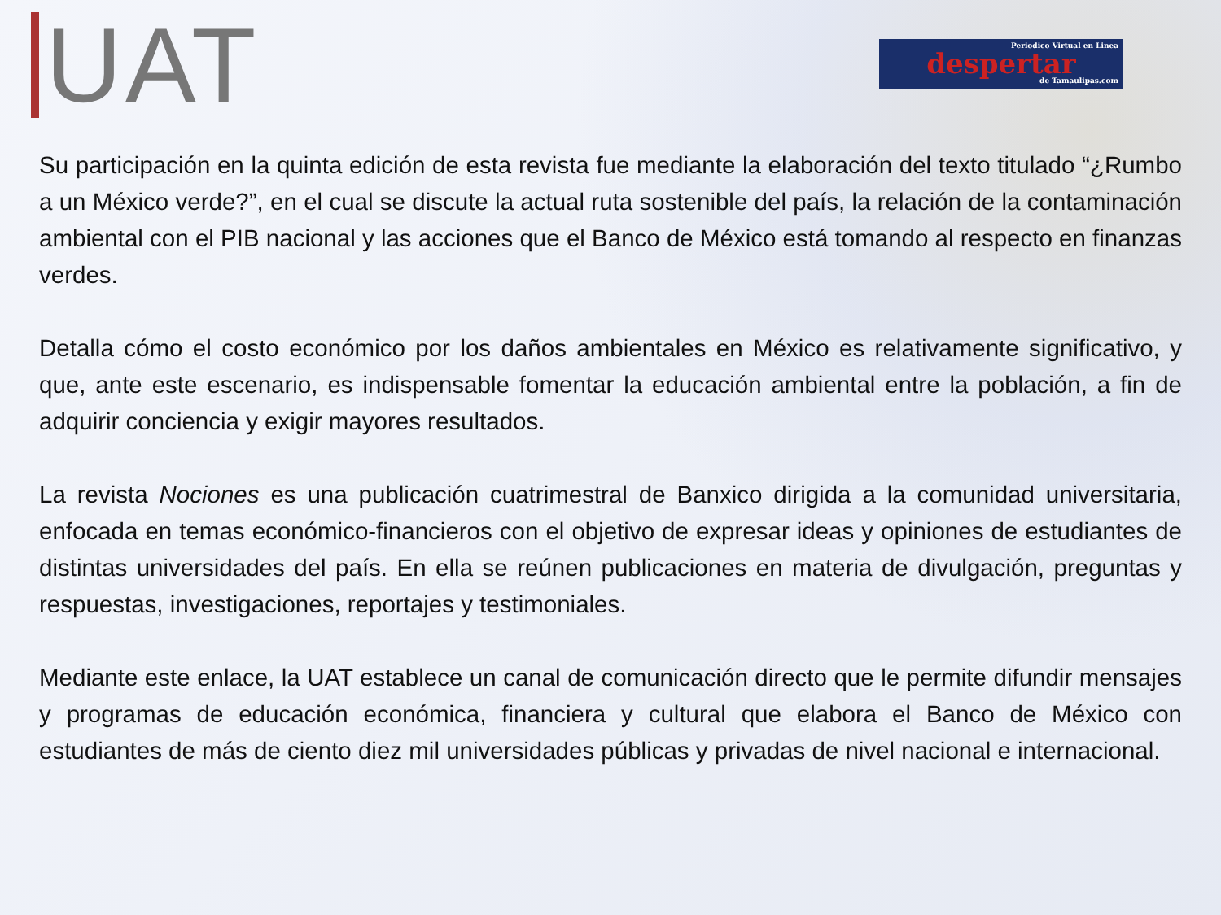UAT
Periodico Virtual en Linea
despertar
de Tamaulipas.com
Su participación en la quinta edición de esta revista fue mediante la elaboración del texto titulado “¿Rumbo a un México verde?”, en el cual se discute la actual ruta sostenible del país, la relación de la contaminación ambiental con el PIB nacional y las acciones que el Banco de México está tomando al respecto en finanzas verdes.
Detalla cómo el costo económico por los daños ambientales en México es relativamente significativo, y que, ante este escenario, es indispensable fomentar la educación ambiental entre la población, a fin de adquirir conciencia y exigir mayores resultados.
La revista Nociones es una publicación cuatrimestral de Banxico dirigida a la comunidad universitaria, enfocada en temas económico-financieros con el objetivo de expresar ideas y opiniones de estudiantes de distintas universidades del país. En ella se reúnen publicaciones en materia de divulgación, preguntas y respuestas, investigaciones, reportajes y testimoniales.
Mediante este enlace, la UAT establece un canal de comunicación directo que le permite difundir mensajes y programas de educación económica, financiera y cultural que elabora el Banco de México con estudiantes de más de ciento diez mil universidades públicas y privadas de nivel nacional e internacional.